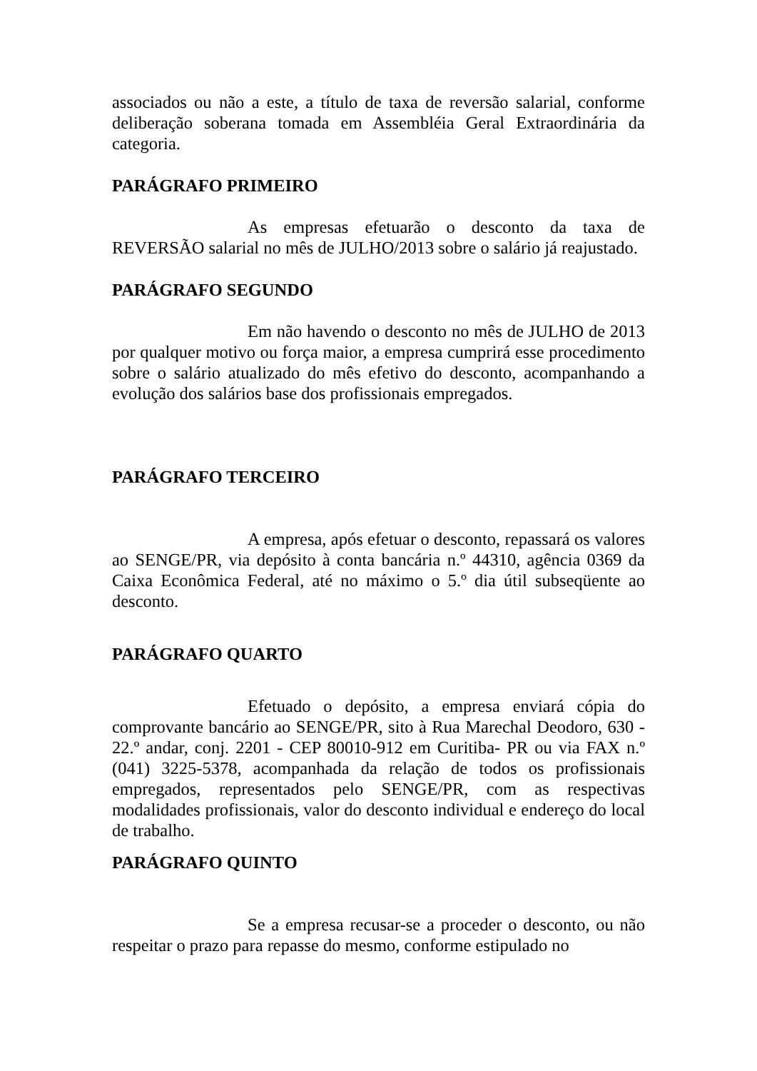associados ou não a este, a título de taxa de reversão salarial, conforme deliberação soberana tomada em Assembléia Geral Extraordinária da categoria.
PARÁGRAFO PRIMEIRO
As empresas efetuarão o desconto da taxa de REVERSÃO salarial no mês de JULHO/2013 sobre o salário já reajustado.
PARÁGRAFO SEGUNDO
Em não havendo o desconto no mês de JULHO de 2013 por qualquer motivo ou força maior, a empresa cumprirá esse procedimento sobre o salário atualizado do mês efetivo do desconto, acompanhando a evolução dos salários base dos profissionais empregados.
PARÁGRAFO TERCEIRO
A empresa, após efetuar o desconto, repassará os valores ao SENGE/PR, via depósito à conta bancária n.º 44310, agência 0369 da Caixa Econômica Federal, até no máximo o 5.º dia útil subseqüente ao desconto.
PARÁGRAFO QUARTO
Efetuado o depósito, a empresa enviará cópia do comprovante bancário ao SENGE/PR, sito à Rua Marechal Deodoro, 630 - 22.º andar, conj. 2201 - CEP 80010-912 em Curitiba- PR ou via FAX n.º (041) 3225-5378, acompanhada da relação de todos os profissionais empregados, representados pelo SENGE/PR, com as respectivas modalidades profissionais, valor do desconto individual e endereço do local de trabalho.
PARÁGRAFO QUINTO
Se a empresa recusar-se a proceder o desconto, ou não respeitar o prazo para repasse do mesmo, conforme estipulado no